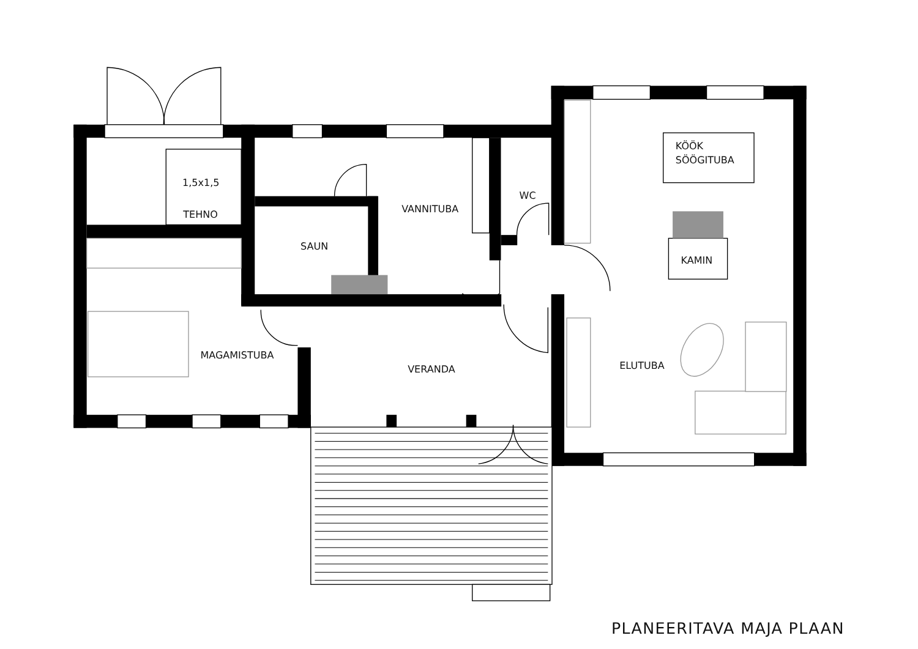1,5x1,5
TEHNO
VANNITUBA
WC
SAUN
KÖÖK
SÖÖGITUBA
KAMIN
MAGAMISTUBA
VERANDA
ELUTUBA
PLANEERITAVA MAJA PLAAN